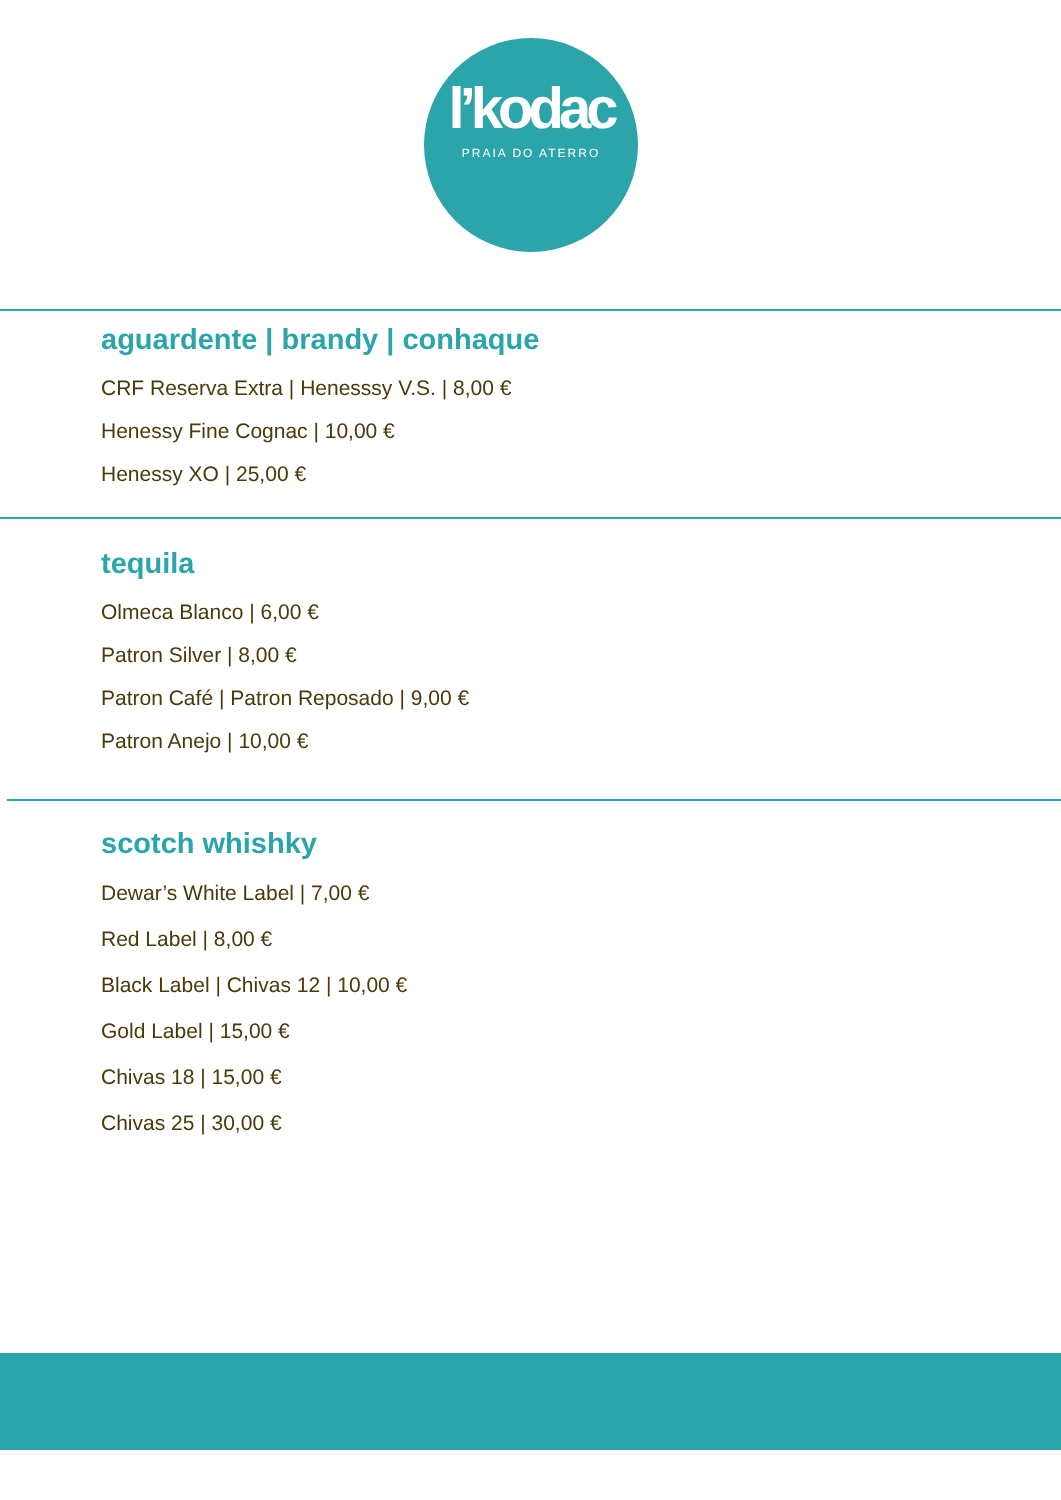l’kodac
PRAIA DO ATERRO
aguardente | brandy | conhaque
CRF Reserva Extra | Henesssy V.S. | 8,00 €
Henessy Fine Cognac | 10,00 €
Henessy XO | 25,00 €
tequila
Olmeca Blanco | 6,00 €
Patron Silver | 8,00 €
Patron Café | Patron Reposado | 9,00 €
Patron Anejo | 10,00 €
scotch whishky
Dewar’s White Label | 7,00 €
Red Label | 8,00 €
Black Label | Chivas 12 | 10,00 €
Gold Label | 15,00 €
Chivas 18 | 15,00 €
Chivas 25 | 30,00 €